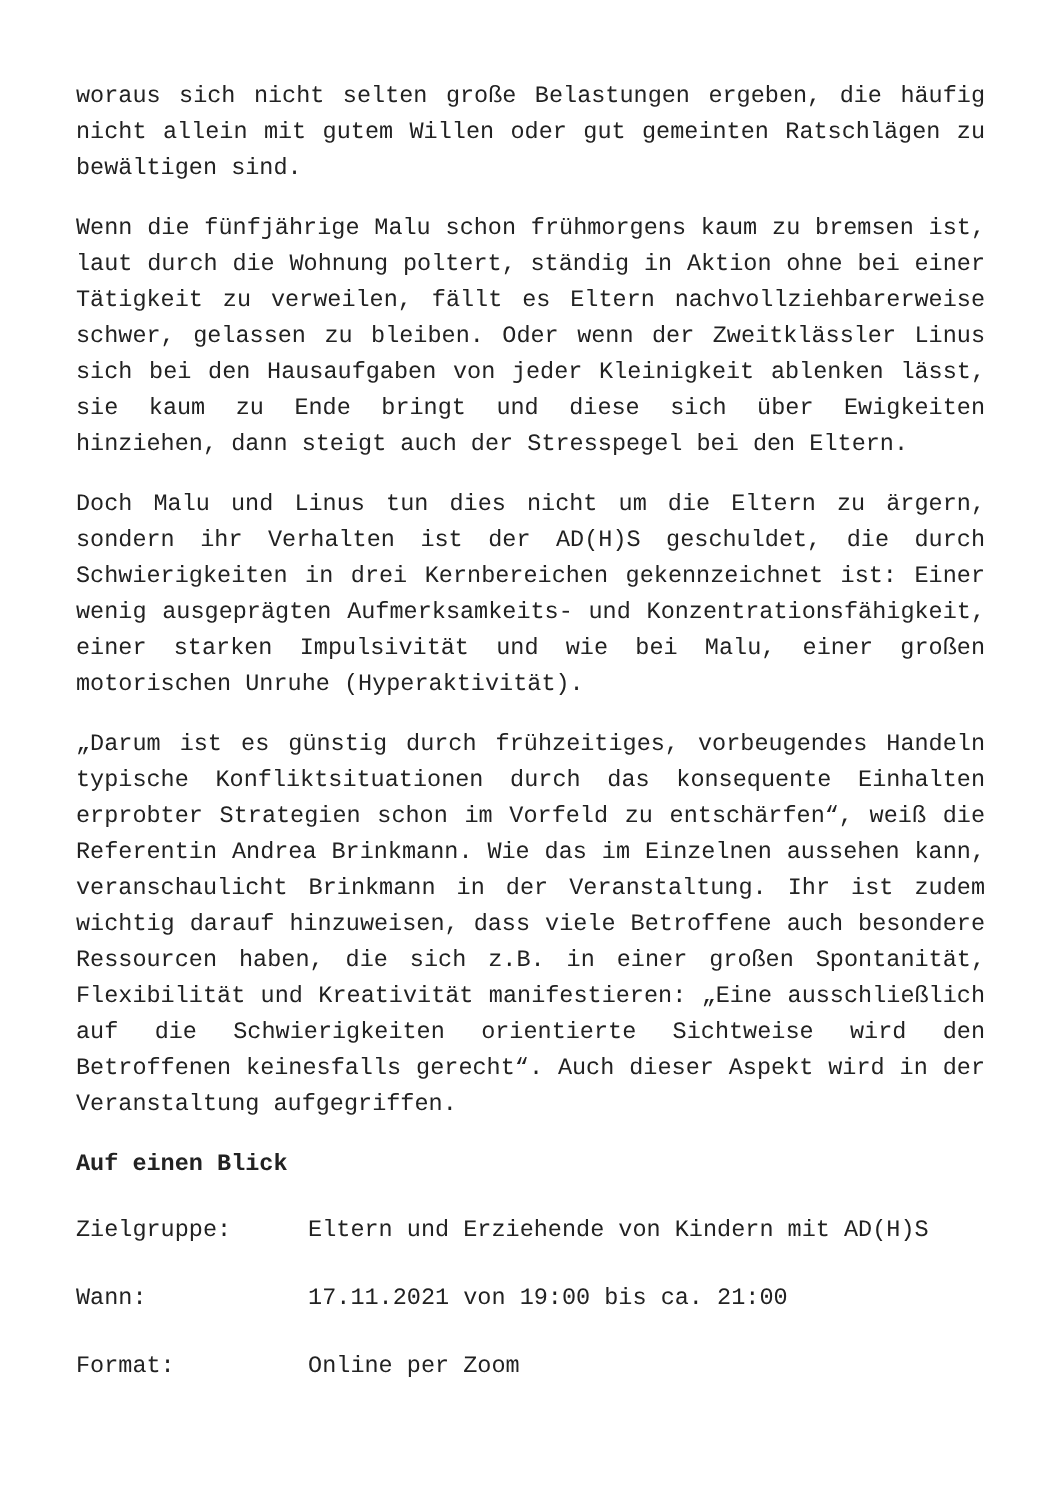woraus sich nicht selten große Belastungen ergeben, die häufig nicht allein mit gutem Willen oder gut gemeinten Ratschlägen zu bewältigen sind.
Wenn die fünfjährige Malu schon frühmorgens kaum zu bremsen ist, laut durch die Wohnung poltert, ständig in Aktion ohne bei einer Tätigkeit zu verweilen, fällt es Eltern nachvollziehbarerweise schwer, gelassen zu bleiben. Oder wenn der Zweitklässler Linus sich bei den Hausaufgaben von jeder Kleinigkeit ablenken lässt, sie kaum zu Ende bringt und diese sich über Ewigkeiten hinziehen, dann steigt auch der Stresspegel bei den Eltern.
Doch Malu und Linus tun dies nicht um die Eltern zu ärgern, sondern ihr Verhalten ist der AD(H)S geschuldet, die durch Schwierigkeiten in drei Kernbereichen gekennzeichnet ist: Einer wenig ausgeprägten Aufmerksamkeits- und Konzentrationsfähigkeit, einer starken Impulsivität und wie bei Malu, einer großen motorischen Unruhe (Hyperaktivität).
„Darum ist es günstig durch frühzeitiges, vorbeugendes Handeln typische Konfliktsituationen durch das konsequente Einhalten erprobter Strategien schon im Vorfeld zu entschärfen“, weiß die Referentin Andrea Brinkmann. Wie das im Einzelnen aussehen kann, veranschaulicht Brinkmann in der Veranstaltung. Ihr ist zudem wichtig darauf hinzuweisen, dass viele Betroffene auch besondere Ressourcen haben, die sich z.B. in einer großen Spontanität, Flexibilität und Kreativität manifestieren: „Eine ausschließlich auf die Schwierigkeiten orientierte Sichtweise wird den Betroffenen keinesfalls gerecht“. Auch dieser Aspekt wird in der Veranstaltung aufgegriffen.
Auf einen Blick
Zielgruppe: Eltern und Erziehende von Kindern mit AD(H)S
Wann: 17.11.2021 von 19:00 bis ca. 21:00
Format: Online per Zoom